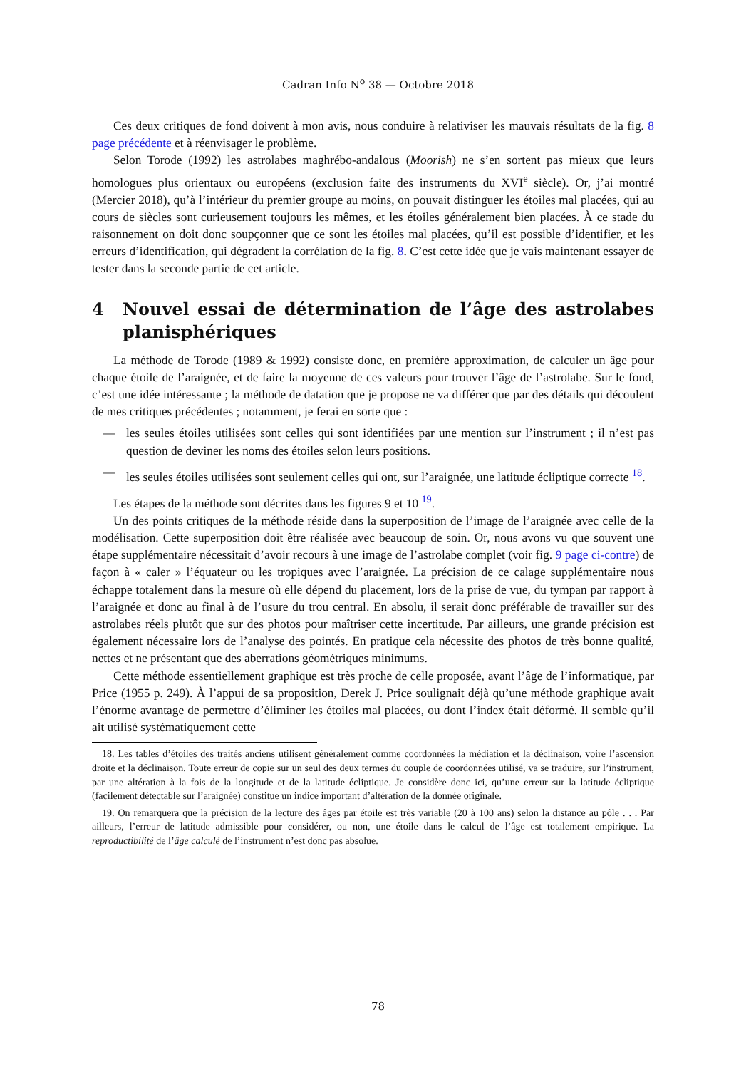Cadran Info N<sup>o</sup> 38 — Octobre 2018
Ces deux critiques de fond doivent à mon avis, nous conduire à relativiser les mauvais résultats de la fig. 8 page précédente et à réenvisager le problème.
Selon Torode (1992) les astrolabes maghrébo-andalous (Moorish) ne s’en sortent pas mieux que leurs homologues plus orientaux ou européens (exclusion faite des instruments du XVI<sup>e</sup> siècle). Or, j’ai montré (Mercier 2018), qu’à l’intérieur du premier groupe au moins, on pouvait distinguer les étoiles mal placées, qui au cours de siècles sont curieusement toujours les mêmes, et les étoiles généralement bien placées. À ce stade du raisonnement on doit donc soupçonner que ce sont les étoiles mal placées, qu’il est possible d’identifier, et les erreurs d’identification, qui dégradent la corrélation de la fig. 8. C’est cette idée que je vais maintenant essayer de tester dans la seconde partie de cet article.
4 Nouvel essai de détermination de l’âge des astrolabes planisphériques
La méthode de Torode (1989 & 1992) consiste donc, en première approximation, de calculer un âge pour chaque étoile de l’araignée, et de faire la moyenne de ces valeurs pour trouver l’âge de l’astrolabe. Sur le fond, c’est une idée intéressante ; la méthode de datation que je propose ne va différer que par des détails qui découlent de mes critiques précédentes ; notamment, je ferai en sorte que :
— les seules étoiles utilisées sont celles qui sont identifiées par une mention sur l’instrument ; il n’est pas question de deviner les noms des étoiles selon leurs positions.
— les seules étoiles utilisées sont seulement celles qui ont, sur l’araignée, une latitude écliptique correcte <sup>18</sup>.
Les étapes de la méthode sont décrites dans les figures 9 et 10 <sup>19</sup>.
Un des points critiques de la méthode réside dans la superposition de l’image de l’araignée avec celle de la modélisation. Cette superposition doit être réalisée avec beaucoup de soin. Or, nous avons vu que souvent une étape supplémentaire nécessitait d’avoir recours à une image de l’astrolabe complet (voir fig. 9 page ci-contre) de façon à « caler » l’équateur ou les tropiques avec l’araignée. La précision de ce calage supplémentaire nous échappe totalement dans la mesure où elle dépend du placement, lors de la prise de vue, du tympan par rapport à l’araignée et donc au final à de l’usure du trou central. En absolu, il serait donc préférable de travailler sur des astrolabes réels plutôt que sur des photos pour maîtriser cette incertitude. Par ailleurs, une grande précision est également nécessaire lors de l’analyse des pointés. En pratique cela nécessite des photos de très bonne qualité, nettes et ne présentant que des aberrations géométriques minimums.
Cette méthode essentiellement graphique est très proche de celle proposée, avant l’âge de l’informatique, par Price (1955 p. 249). À l’appui de sa proposition, Derek J. Price soulignait déjà qu’une méthode graphique avait l’énorme avantage de permettre d’éliminer les étoiles mal placées, ou dont l’index était déformé. Il semble qu’il ait utilisé systématiquement cette
18. Les tables d’étoiles des traités anciens utilisent généralement comme coordonnées la médiation et la déclinaison, voire l’ascension droite et la déclinaison. Toute erreur de copie sur un seul des deux termes du couple de coordonnées utilisé, va se traduire, sur l’instrument, par une altération à la fois de la longitude et de la latitude écliptique. Je considère donc ici, qu’une erreur sur la latitude écliptique (facilement détectable sur l’araignée) constitue un indice important d’altération de la donnée originale.
19. On remarquera que la précision de la lecture des âges par étoile est très variable (20 à 100 ans) selon la distance au pôle . . . Par ailleurs, l’erreur de latitude admissible pour considérer, ou non, une étoile dans le calcul de l’âge est totalement empirique. La reproductibilité de l’âge calculé de l’instrument n’est donc pas absolue.
78